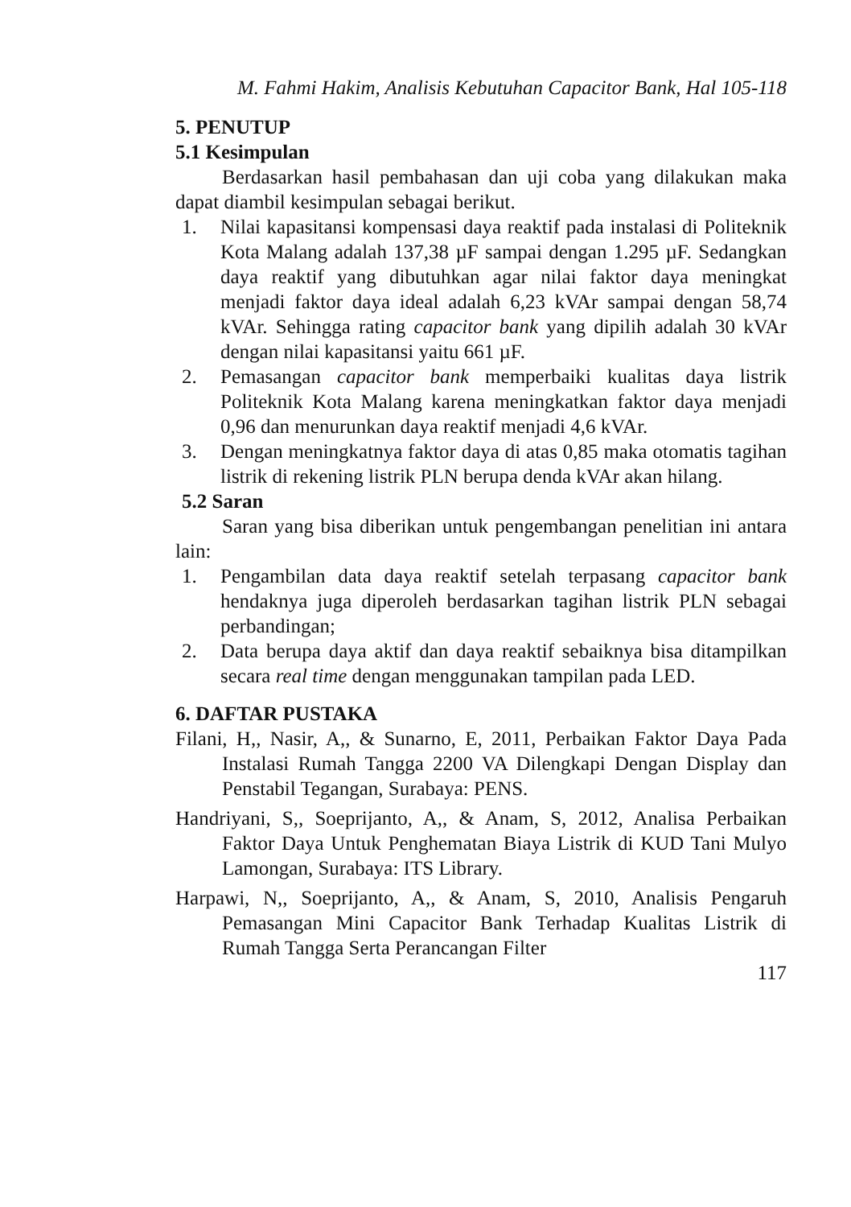M. Fahmi Hakim, Analisis Kebutuhan Capacitor Bank, Hal 105-118
5. PENUTUP
5.1 Kesimpulan
Berdasarkan hasil pembahasan dan uji coba yang dilakukan maka dapat diambil kesimpulan sebagai berikut.
1. Nilai kapasitansi kompensasi daya reaktif pada instalasi di Politeknik Kota Malang adalah 137,38 µF sampai dengan 1.295 µF. Sedangkan daya reaktif yang dibutuhkan agar nilai faktor daya meningkat menjadi faktor daya ideal adalah 6,23 kVAr sampai dengan 58,74 kVAr. Sehingga rating capacitor bank yang dipilih adalah 30 kVAr dengan nilai kapasitansi yaitu 661 µF.
2. Pemasangan capacitor bank memperbaiki kualitas daya listrik Politeknik Kota Malang karena meningkatkan faktor daya menjadi 0,96 dan menurunkan daya reaktif menjadi 4,6 kVAr.
3. Dengan meningkatnya faktor daya di atas 0,85 maka otomatis tagihan listrik di rekening listrik PLN berupa denda kVAr akan hilang.
5.2 Saran
Saran yang bisa diberikan untuk pengembangan penelitian ini antara lain:
1. Pengambilan data daya reaktif setelah terpasang capacitor bank hendaknya juga diperoleh berdasarkan tagihan listrik PLN sebagai perbandingan;
2. Data berupa daya aktif dan daya reaktif sebaiknya bisa ditampilkan secara real time dengan menggunakan tampilan pada LED.
6. DAFTAR PUSTAKA
Filani, H,, Nasir, A,, & Sunarno, E, 2011, Perbaikan Faktor Daya Pada Instalasi Rumah Tangga 2200 VA Dilengkapi Dengan Display dan Penstabil Tegangan, Surabaya: PENS.
Handriyani, S,, Soeprijanto, A,, & Anam, S, 2012, Analisa Perbaikan Faktor Daya Untuk Penghematan Biaya Listrik di KUD Tani Mulyo Lamongan, Surabaya: ITS Library.
Harpawi, N,, Soeprijanto, A,, & Anam, S, 2010, Analisis Pengaruh Pemasangan Mini Capacitor Bank Terhadap Kualitas Listrik di Rumah Tangga Serta Perancangan Filter
117